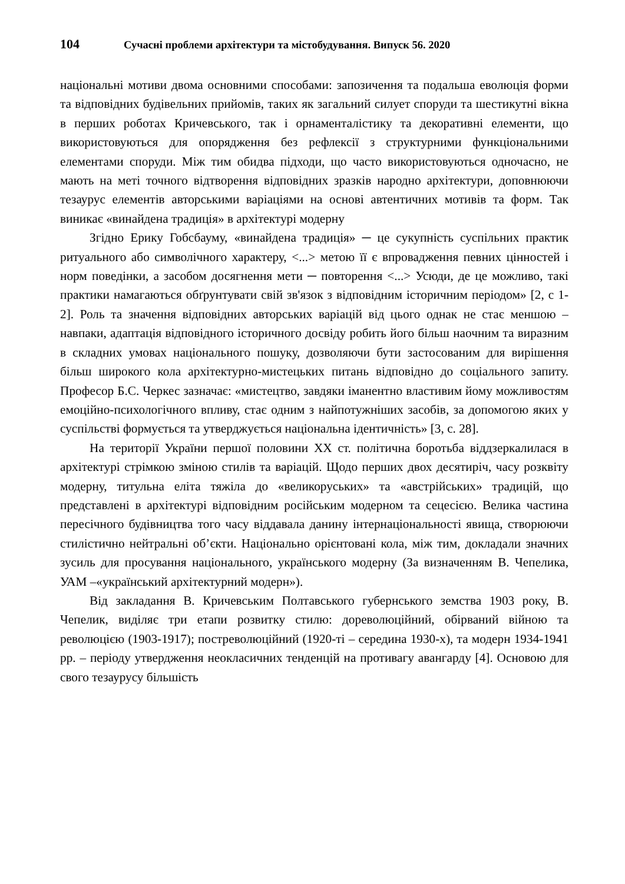104 Сучасні проблеми архітектури та містобудування. Випуск 56. 2020
національні мотиви двома основними способами: запозичення та подальша еволюція форми та відповідних будівельних прийомів, таких як загальний силует споруди та шестикутні вікна в перших роботах Кричевського, так і орнаменталістику та декоративні елементи, що використовуються для опорядження без рефлексії з структурними функціональними елементами споруди. Між тим обидва підходи, що часто використовуються одночасно, не мають на меті точного відтворення відповідних зразків народно архітектури, доповнюючи тезаурус елементів авторськими варіаціями на основі автентичних мотивів та форм. Так виникає «винайдена традиція» в архітектурі модерну
Згідно Ерику Гобсбауму, «винайдена традиція» ─ це сукупність суспільних практик ритуального або символічного характеру, <...> метою її є впровадження певних цінностей і норм поведінки, а засобом досягнення мети ─ повторення <...> Усюди, де це можливо, такі практики намагаються обґрунтувати свій зв'язок з відповідним історичним періодом» [2, с 1-2]. Роль та значення відповідних авторських варіацій від цього однак не стає меншою – навпаки, адаптація відповідного історичного досвіду робить його більш наочним та виразним в складних умовах національного пошуку, дозволяючи бути застосованим для вирішення більш широкого кола архітектурно-мистецьких питань відповідно до соціального запиту. Професор Б.С. Черкес зазначає: «мистецтво, завдяки іманентно властивим йому можливостям емоційно-психологічного впливу, стає одним з найпотужніших засобів, за допомогою яких у суспільстві формується та утверджується національна ідентичність» [3, с. 28].
На території України першої половини ХХ ст. політична боротьба віддзеркалилася в архітектурі стрімкою зміною стилів та варіацій. Щодо перших двох десятиріч, часу розквіту модерну, титульна еліта тяжіла до «великоруських» та «австрійських» традицій, що представлені в архітектурі відповідним російським модерном та сецесією. Велика частина пересічного будівництва того часу віддавала данину інтернаціональності явища, створюючи стилістично нейтральні об’єкти. Національно орієнтовані кола, між тим, докладали значних зусиль для просування національного, українського модерну (За визначенням В. Чепелика, УАМ –«український архітектурний модерн»).
Від закладання В. Кричевським Полтавського губернського земства 1903 року, В. Чепелик, виділяє три етапи розвитку стилю: дореволюційний, обірваний війною та революцією (1903-1917); постреволюційний (1920-ті – середина 1930-х), та модерн 1934-1941 рр. – періоду утвердження неокласичних тенденцій на противагу авангарду [4]. Основою для свого тезаурусу більшість